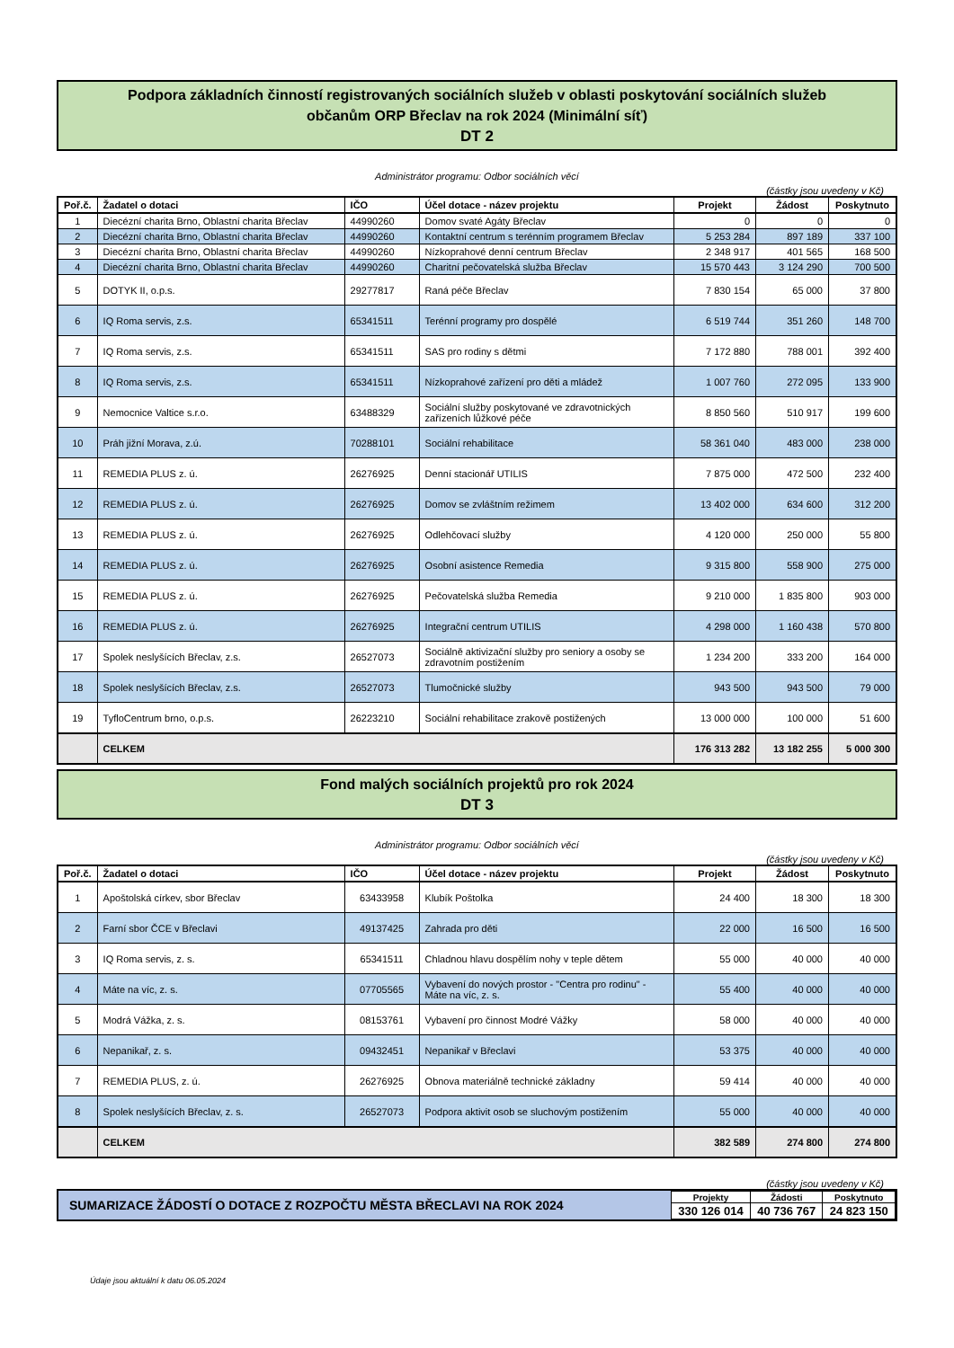Podpora základních činností registrovaných sociálních služeb v oblasti poskytování sociálních služeb
občanům ORP Břeclav na rok 2024 (Minimální síť)
DT 2
Administrátor programu: Odbor sociálních věcí
(částky jsou uvedeny v Kč)
| Poř.č. | Žadatel o dotaci | IČO | Účel dotace - název projektu | Projekt | Žádost | Poskytnuto |
| --- | --- | --- | --- | --- | --- | --- |
| 1 | Diecézní charita Brno, Oblastní charita Břeclav | 44990260 | Domov svaté Agáty Břeclav | 0 | 0 | 0 |
| 2 | Diecézní charita Brno, Oblastní charita Břeclav | 44990260 | Kontaktní centrum s terénním programem Břeclav | 5 253 284 | 897 189 | 337 100 |
| 3 | Diecézní charita Brno, Oblastní charita Břeclav | 44990260 | Nízkoprahové denní centrum Břeclav | 2 348 917 | 401 565 | 168 500 |
| 4 | Diecézní charita Brno, Oblastní charita Břeclav | 44990260 | Charitní pečovatelská služba Břeclav | 15 570 443 | 3 124 290 | 700 500 |
| 5 | DOTYK II, o.p.s. | 29277817 | Raná péče Břeclav | 7 830 154 | 65 000 | 37 800 |
| 6 | IQ Roma servis, z.s. | 65341511 | Terénní programy pro dospělé | 6 519 744 | 351 260 | 148 700 |
| 7 | IQ Roma servis, z.s. | 65341511 | SAS pro rodiny s dětmi | 7 172 880 | 788 001 | 392 400 |
| 8 | IQ Roma servis, z.s. | 65341511 | Nízkoprahové zařízení pro děti a mládež | 1 007 760 | 272 095 | 133 900 |
| 9 | Nemocnice Valtice s.r.o. | 63488329 | Sociální služby poskytované ve zdravotnických zařízeních lůžkové péče | 8 850 560 | 510 917 | 199 600 |
| 10 | Práh jižní Morava, z.ú. | 70288101 | Sociální rehabilitace | 58 361 040 | 483 000 | 238 000 |
| 11 | REMEDIA PLUS z. ú. | 26276925 | Denní stacionář UTILIS | 7 875 000 | 472 500 | 232 400 |
| 12 | REMEDIA PLUS z. ú. | 26276925 | Domov se zvláštním režimem | 13 402 000 | 634 600 | 312 200 |
| 13 | REMEDIA PLUS z. ú. | 26276925 | Odlehčovací služby | 4 120 000 | 250 000 | 55 800 |
| 14 | REMEDIA PLUS z. ú. | 26276925 | Osobní asistence Remedia | 9 315 800 | 558 900 | 275 000 |
| 15 | REMEDIA PLUS z. ú. | 26276925 | Pečovatelská služba Remedia | 9 210 000 | 1 835 800 | 903 000 |
| 16 | REMEDIA PLUS z. ú. | 26276925 | Integrační centrum UTILIS | 4 298 000 | 1 160 438 | 570 800 |
| 17 | Spolek neslyšících Břeclav, z.s. | 26527073 | Sociálně aktivizační služby pro seniory a osoby se zdravotním postižením | 1 234 200 | 333 200 | 164 000 |
| 18 | Spolek neslyšících Břeclav, z.s. | 26527073 | Tlumočnické služby | 943 500 | 943 500 | 79 000 |
| 19 | TyfloCentrum brno, o.p.s. | 26223210 | Sociální rehabilitace zrakově postižených | 13 000 000 | 100 000 | 51 600 |
| | CELKEM | | | 176 313 282 | 13 182 255 | 5 000 300 |
Fond malých sociálních projektů pro rok 2024
DT 3
Administrátor programu: Odbor sociálních věcí
(částky jsou uvedeny v Kč)
| Poř.č. | Žadatel o dotaci | IČO | Účel dotace - název projektu | Projekt | Žádost | Poskytnuto |
| --- | --- | --- | --- | --- | --- | --- |
| 1 | Apoštolská církev, sbor Břeclav | 63433958 | Klubík Poštolka | 24 400 | 18 300 | 18 300 |
| 2 | Farní sbor ČCE v Břeclavi | 49137425 | Zahrada pro děti | 22 000 | 16 500 | 16 500 |
| 3 | IQ Roma servis, z. s. | 65341511 | Chladnou hlavu dospělím nohy v teple dětem | 55 000 | 40 000 | 40 000 |
| 4 | Máte na víc, z. s. | 07705565 | Vybavení do nových prostor - "Centra pro rodinu" - Máte na víc, z. s. | 55 400 | 40 000 | 40 000 |
| 5 | Modrá Vážka, z. s. | 08153761 | Vybavení pro činnost Modré Vážky | 58 000 | 40 000 | 40 000 |
| 6 | Nepanikař, z. s. | 09432451 | Nepanikař v Břeclavi | 53 375 | 40 000 | 40 000 |
| 7 | REMEDIA PLUS, z. ú. | 26276925 | Obnova materiálně technické základny | 59 414 | 40 000 | 40 000 |
| 8 | Spolek neslyšících Břeclav, z. s. | 26527073 | Podpora aktivit osob se sluchovým postižením | 55 000 | 40 000 | 40 000 |
| | CELKEM | | | 382 589 | 274 800 | 274 800 |
(částky jsou uvedeny v Kč)
SUMARIZACE ŽÁDOSTÍ O DOTACE Z ROZPOČTU MĚSTA BŘECLAVI NA ROK 2024
| Projekty | Žádosti | Poskytnuto |
| 330 126 014 | 40 736 767 | 24 823 150 |
Údaje jsou aktuální k datu 06.05.2024